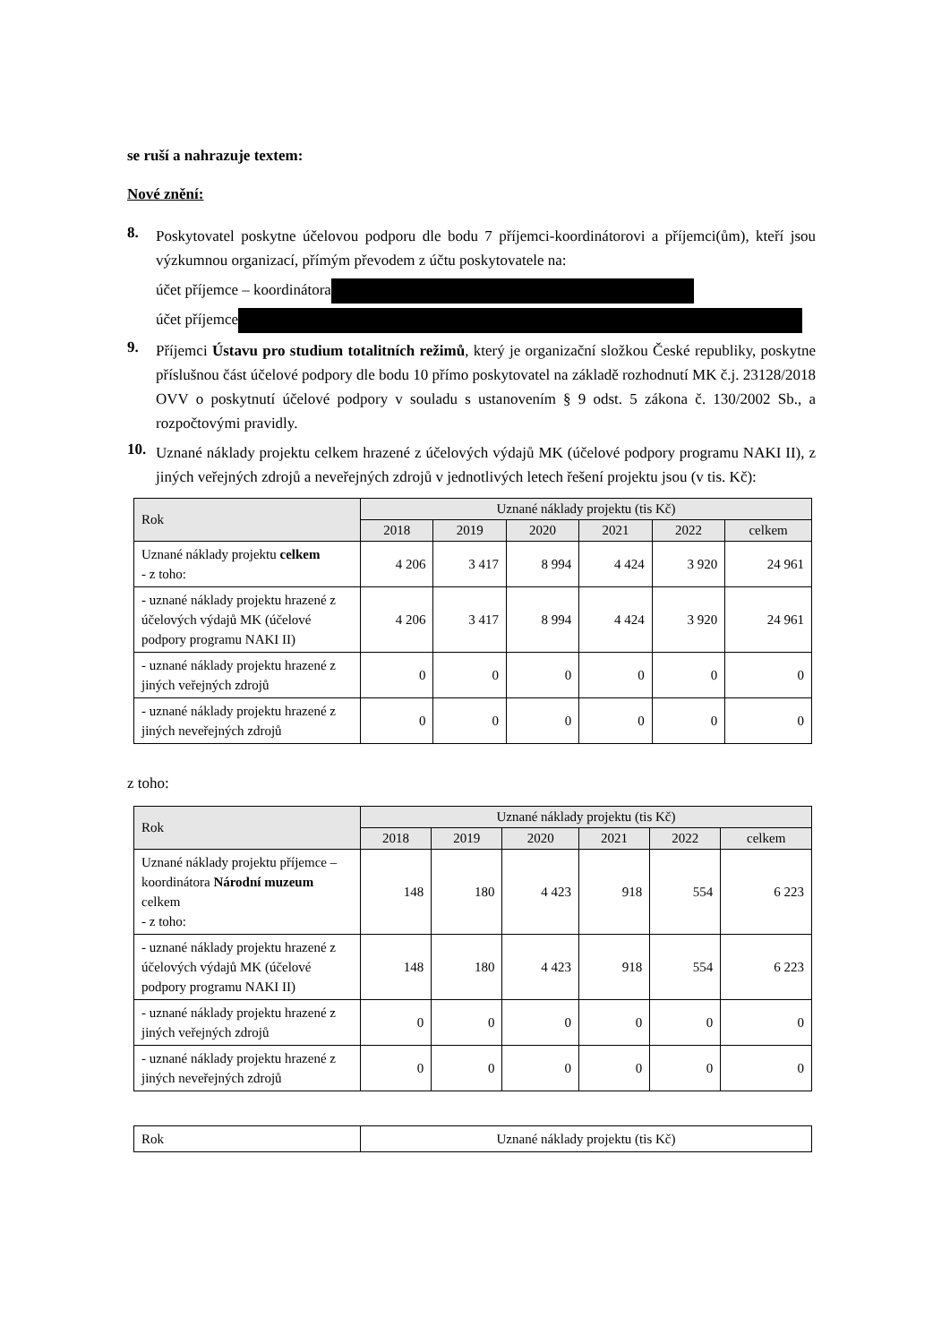se ruší a nahrazuje textem:
Nové znění:
8.
Poskytovatel poskytne účelovou podporu dle bodu 7 příjemci-koordinátorovi a příjemci(ům), kteří jsou výzkumnou organizací, přímým převodem z účtu poskytovatele na:
účet příjemce – koordinátora
účet příjemce
9.
Příjemci Ústavu pro studium totalitních režimů, který je organizační složkou České republiky, poskytne příslušnou část účelové podpory dle bodu 10 přímo poskytovatel na základě rozhodnutí MK č.j. 23128/2018 OVV o poskytnutí účelové podpory v souladu s ustanovením § 9 odst. 5 zákona č. 130/2002 Sb., a rozpočtovými pravidly.
10.
Uznané náklady projektu celkem hrazené z účelových výdajů MK (účelové podpory programu NAKI II), z jiných veřejných zdrojů a neveřejných zdrojů v jednotlivých letech řešení projektu jsou (v tis. Kč):
| Rok | Uznané náklady projektu (tis Kč) | | | | | |
| --- | --- | --- | --- | --- | --- | --- |
| | 2018 | 2019 | 2020 | 2021 | 2022 | celkem |
| Uznané náklady projektu celkem - z toho: | 4 206 | 3 417 | 8 994 | 4 424 | 3 920 | 24 961 |
| - uznané náklady projektu hrazené z účelových výdajů MK (účelové podpory programu NAKI II) | 4 206 | 3 417 | 8 994 | 4 424 | 3 920 | 24 961 |
| - uznané náklady projektu hrazené z jiných veřejných zdrojů | 0 | 0 | 0 | 0 | 0 | 0 |
| - uznané náklady projektu hrazené z jiných neveřejných zdrojů | 0 | 0 | 0 | 0 | 0 | 0 |
z toho:
| Rok | Uznané náklady projektu (tis Kč) | | | | | |
| --- | --- | --- | --- | --- | --- | --- |
| | 2018 | 2019 | 2020 | 2021 | 2022 | celkem |
| Uznané náklady projektu příjemce – koordinátora Národní muzeum celkem - z toho: | 148 | 180 | 4 423 | 918 | 554 | 6 223 |
| - uznané náklady projektu hrazené z účelových výdajů MK (účelové podpory programu NAKI II) | 148 | 180 | 4 423 | 918 | 554 | 6 223 |
| - uznané náklady projektu hrazené z jiných veřejných zdrojů | 0 | 0 | 0 | 0 | 0 | 0 |
| - uznané náklady projektu hrazené z jiných neveřejných zdrojů | 0 | 0 | 0 | 0 | 0 | 0 |
| Rok | Uznané náklady projektu (tis Kč) |